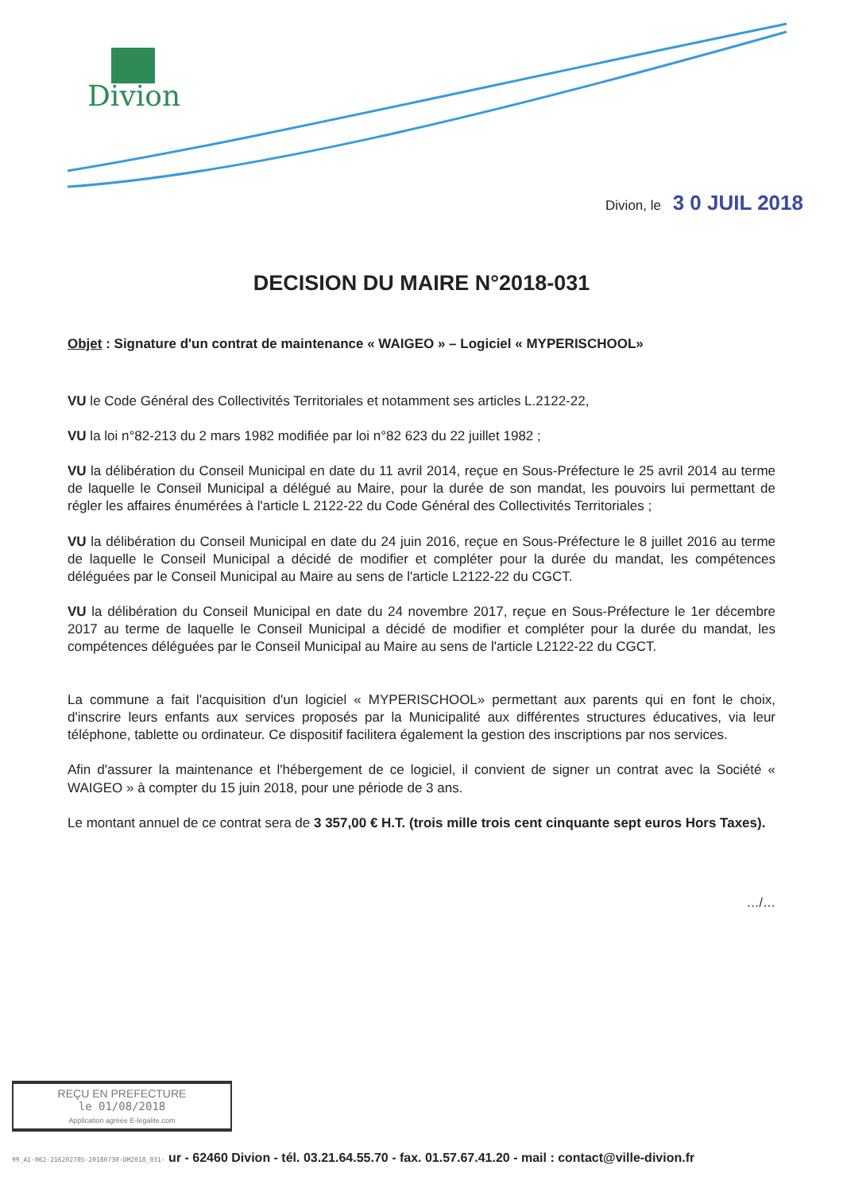Divion
Divion, le 3 0 JUIL 2018
DECISION DU MAIRE N°2018-031
Objet : Signature d'un contrat de maintenance « WAIGEO » – Logiciel « MYPERISCHOOL»
VU le Code Général des Collectivités Territoriales et notamment ses articles L.2122-22,
VU la loi n°82-213 du 2 mars 1982 modifiée par loi n°82 623 du 22 juillet 1982 ;
VU la délibération du Conseil Municipal en date du 11 avril 2014, reçue en Sous-Préfecture le 25 avril 2014 au terme de laquelle le Conseil Municipal a délégué au Maire, pour la durée de son mandat, les pouvoirs lui permettant de régler les affaires énumérées à l'article L 2122-22 du Code Général des Collectivités Territoriales ;
VU la délibération du Conseil Municipal en date du 24 juin 2016, reçue en Sous-Préfecture le 8 juillet 2016 au terme de laquelle le Conseil Municipal a décidé de modifier et compléter pour la durée du mandat, les compétences déléguées par le Conseil Municipal au Maire au sens de l'article L2122-22 du CGCT.
VU la délibération du Conseil Municipal en date du 24 novembre 2017, reçue en Sous-Préfecture le 1er décembre 2017 au terme de laquelle le Conseil Municipal a décidé de modifier et compléter pour la durée du mandat, les compétences déléguées par le Conseil Municipal au Maire au sens de l'article L2122-22 du CGCT.
La commune a fait l'acquisition d'un logiciel « MYPERISCHOOL» permettant aux parents qui en font le choix, d'inscrire leurs enfants aux services proposés par la Municipalité aux différentes structures éducatives, via leur téléphone, tablette ou ordinateur. Ce dispositif facilitera également la gestion des inscriptions par nos services.
Afin d'assurer la maintenance et l'hébergement de ce logiciel, il convient de signer un contrat avec la Société « WAIGEO » à compter du 15 juin 2018, pour une période de 3 ans.
Le montant annuel de ce contrat sera de 3 357,00 € H.T. (trois mille trois cent cinquante sept euros Hors Taxes).
…/…
REÇU EN PREFECTURE
le 01/08/2018
Application agréée E-legalite.com
99_AI-062-216202705-20180730-DM2018_031- ur - 62460 Divion - tél. 03.21.64.55.70 - fax. 01.57.67.41.20 - mail : contact@ville-divion.fr